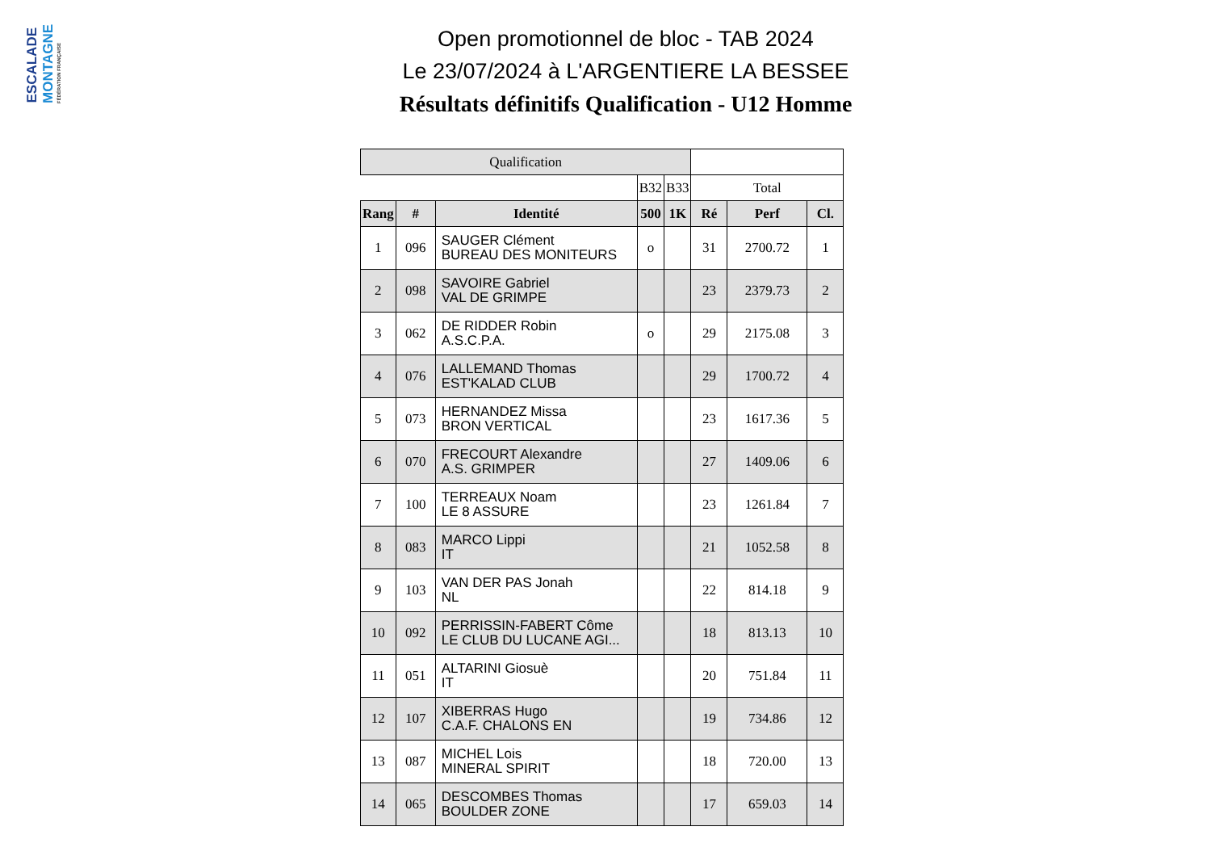ESCALADE
MONTAGNE
FÉDÉRATION FRANÇAISE
Open promotionnel de bloc - TAB 2024
Le 23/07/2024 à L'ARGENTIERE LA BESSEE
Résultats définitifs Qualification - U12 Homme
| Qualification | | | | | | | |
| --- | --- | --- | --- | --- | --- | --- | --- |
| | | | B32 | B33 | Total | | |
| Rang | # | Identité | 500 | 1K | Ré | Perf | Cl. |
| 1 | 096 | SAUGER Clément BUREAU DES MONITEURS | o | | 31 | 2700.72 | 1 |
| 2 | 098 | SAVOIRE Gabriel VAL DE GRIMPE | | | 23 | 2379.73 | 2 |
| 3 | 062 | DE RIDDER Robin A.S.C.P.A. | o | | 29 | 2175.08 | 3 |
| 4 | 076 | LALLEMAND Thomas EST'KALAD CLUB | | | 29 | 1700.72 | 4 |
| 5 | 073 | HERNANDEZ Missa BRON VERTICAL | | | 23 | 1617.36 | 5 |
| 6 | 070 | FRECOURT Alexandre A.S. GRIMPER | | | 27 | 1409.06 | 6 |
| 7 | 100 | TERREAUX Noam LE 8 ASSURE | | | 23 | 1261.84 | 7 |
| 8 | 083 | MARCO Lippi IT | | | 21 | 1052.58 | 8 |
| 9 | 103 | VAN DER PAS Jonah NL | | | 22 | 814.18 | 9 |
| 10 | 092 | PERRISSIN-FABERT Côme LE CLUB DU LUCANE AGI... | | | 18 | 813.13 | 10 |
| 11 | 051 | ALTARINI Giosuè IT | | | 20 | 751.84 | 11 |
| 12 | 107 | XIBERRAS Hugo C.A.F. CHALONS EN | | | 19 | 734.86 | 12 |
| 13 | 087 | MICHEL Lois MINERAL SPIRIT | | | 18 | 720.00 | 13 |
| 14 | 065 | DESCOMBES Thomas BOULDER ZONE | | | 17 | 659.03 | 14 |